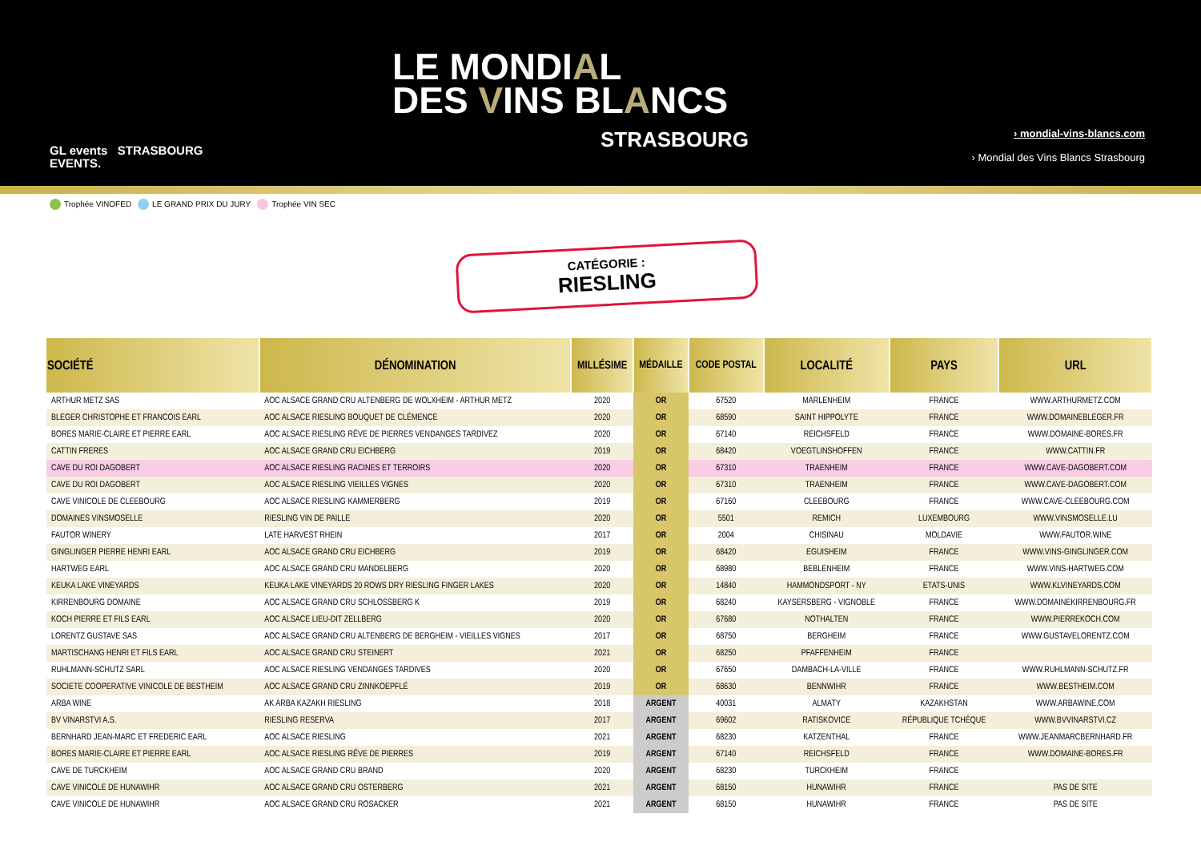GL events STRASBOURG
EVENTS.
LE MONDIAL
DES VINS BLANCS
STRASBOURG
› mondial-vins-blancs.com
› Mondial des Vins Blancs Strasbourg
Trophée VINOFED LE GRAND PRIX DU JURY Trophée VIN SEC
CATÉGORIE :
RIESLING
| SOCIÉTÉ | DÉNOMINATION | MILLÉSIME | MÉDAILLE | CODE POSTAL | LOCALITÉ | PAYS | URL |
| --- | --- | --- | --- | --- | --- | --- | --- |
| ARTHUR METZ SAS | AOC ALSACE GRAND CRU ALTENBERG DE WOLXHEIM - ARTHUR METZ | 2020 | OR | 67520 | MARLENHEIM | FRANCE | WWW.ARTHURMETZ.COM |
| BLEGER CHRISTOPHE ET FRANCOIS EARL | AOC ALSACE RIESLING BOUQUET DE CLÉMENCE | 2020 | OR | 68590 | SAINT HIPPOLYTE | FRANCE | WWW.DOMAINEBLEGER.FR |
| BORES MARIE-CLAIRE ET PIERRE EARL | AOC ALSACE RIESLING RÊVE DE PIERRES VENDANGES TARDIVEZ | 2020 | OR | 67140 | REICHSFELD | FRANCE | WWW.DOMAINE-BORES.FR |
| CATTIN FRERES | AOC ALSACE GRAND CRU EICHBERG | 2019 | OR | 68420 | VOEGTLINSHOFFEN | FRANCE | WWW.CATTIN.FR |
| CAVE DU ROI DAGOBERT | AOC ALSACE RIESLING RACINES ET TERROIRS | 2020 | OR | 67310 | TRAENHEIM | FRANCE | WWW.CAVE-DAGOBERT.COM |
| CAVE DU ROI DAGOBERT | AOC ALSACE RIESLING VIEILLES VIGNES | 2020 | OR | 67310 | TRAENHEIM | FRANCE | WWW.CAVE-DAGOBERT.COM |
| CAVE VINICOLE DE CLEEBOURG | AOC ALSACE RIESLING KAMMERBERG | 2019 | OR | 67160 | CLEEBOURG | FRANCE | WWW.CAVE-CLEEBOURG.COM |
| DOMAINES VINSMOSELLE | RIESLING VIN DE PAILLE | 2020 | OR | 5501 | REMICH | LUXEMBOURG | WWW.VINSMOSELLE.LU |
| FAUTOR WINERY | LATE HARVEST RHEIN | 2017 | OR | 2004 | CHISINAU | MOLDAVIE | WWW.FAUTOR.WINE |
| GINGLINGER PIERRE HENRI EARL | AOC ALSACE GRAND CRU EICHBERG | 2019 | OR | 68420 | EGUISHEIM | FRANCE | WWW.VINS-GINGLINGER.COM |
| HARTWEG EARL | AOC ALSACE GRAND CRU MANDELBERG | 2020 | OR | 68980 | BEBLENHEIM | FRANCE | WWW.VINS-HARTWEG.COM |
| KEUKA LAKE VINEYARDS | KEUKA LAKE VINEYARDS 20 ROWS DRY RIESLING FINGER LAKES | 2020 | OR | 14840 | HAMMONDSPORT - NY | ETATS-UNIS | WWW.KLVINEYARDS.COM |
| KIRRENBOURG DOMAINE | AOC ALSACE GRAND CRU SCHLOSSBERG K | 2019 | OR | 68240 | KAYSERSBERG - VIGNOBLE | FRANCE | WWW.DOMAINEKIRRENBOURG.FR |
| KOCH PIERRE ET FILS EARL | AOC ALSACE LIEU-DIT ZELLBERG | 2020 | OR | 67680 | NOTHALTEN | FRANCE | WWW.PIERREKOCH.COM |
| LORENTZ GUSTAVE SAS | AOC ALSACE GRAND CRU ALTENBERG DE BERGHEIM - VIEILLES VIGNES | 2017 | OR | 68750 | BERGHEIM | FRANCE | WWW.GUSTAVELORENTZ.COM |
| MARTISCHANG HENRI ET FILS EARL | AOC ALSACE GRAND CRU STEINERT | 2021 | OR | 68250 | PFAFFENHEIM | FRANCE | |
| RUHLMANN-SCHUTZ SARL | AOC ALSACE RIESLING VENDANGES TARDIVES | 2020 | OR | 67650 | DAMBACH-LA-VILLE | FRANCE | WWW.RUHLMANN-SCHUTZ.FR |
| SOCIETE COOPERATIVE VINICOLE DE BESTHEIM | AOC ALSACE GRAND CRU ZINNKOEPFLÉ | 2019 | OR | 68630 | BENNWIHR | FRANCE | WWW.BESTHEIM.COM |
| ARBA WINE | AK ARBA KAZAKH RIESLING | 2018 | ARGENT | 40031 | ALMATY | KAZAKHSTAN | WWW.ARBAWINE.COM |
| BV VINARSTVI A.S. | RIESLING RESERVA | 2017 | ARGENT | 69602 | RATISKOVICE | RÉPUBLIQUE TCHÈQUE | WWW.BVVINARSTVI.CZ |
| BERNHARD JEAN-MARC ET FREDERIC EARL | AOC ALSACE RIESLING | 2021 | ARGENT | 68230 | KATZENTHAL | FRANCE | WWW.JEANMARCBERNHARD.FR |
| BORES MARIE-CLAIRE ET PIERRE EARL | AOC ALSACE RIESLING RÊVE DE PIERRES | 2019 | ARGENT | 67140 | REICHSFELD | FRANCE | WWW.DOMAINE-BORES.FR |
| CAVE DE TURCKHEIM | AOC ALSACE GRAND CRU BRAND | 2020 | ARGENT | 68230 | TURCKHEIM | FRANCE | |
| CAVE VINICOLE DE HUNAWIHR | AOC ALSACE GRAND CRU OSTERBERG | 2021 | ARGENT | 68150 | HUNAWIHR | FRANCE | PAS DE SITE |
| CAVE VINICOLE DE HUNAWIHR | AOC ALSACE GRAND CRU ROSACKER | 2021 | ARGENT | 68150 | HUNAWIHR | FRANCE | PAS DE SITE |